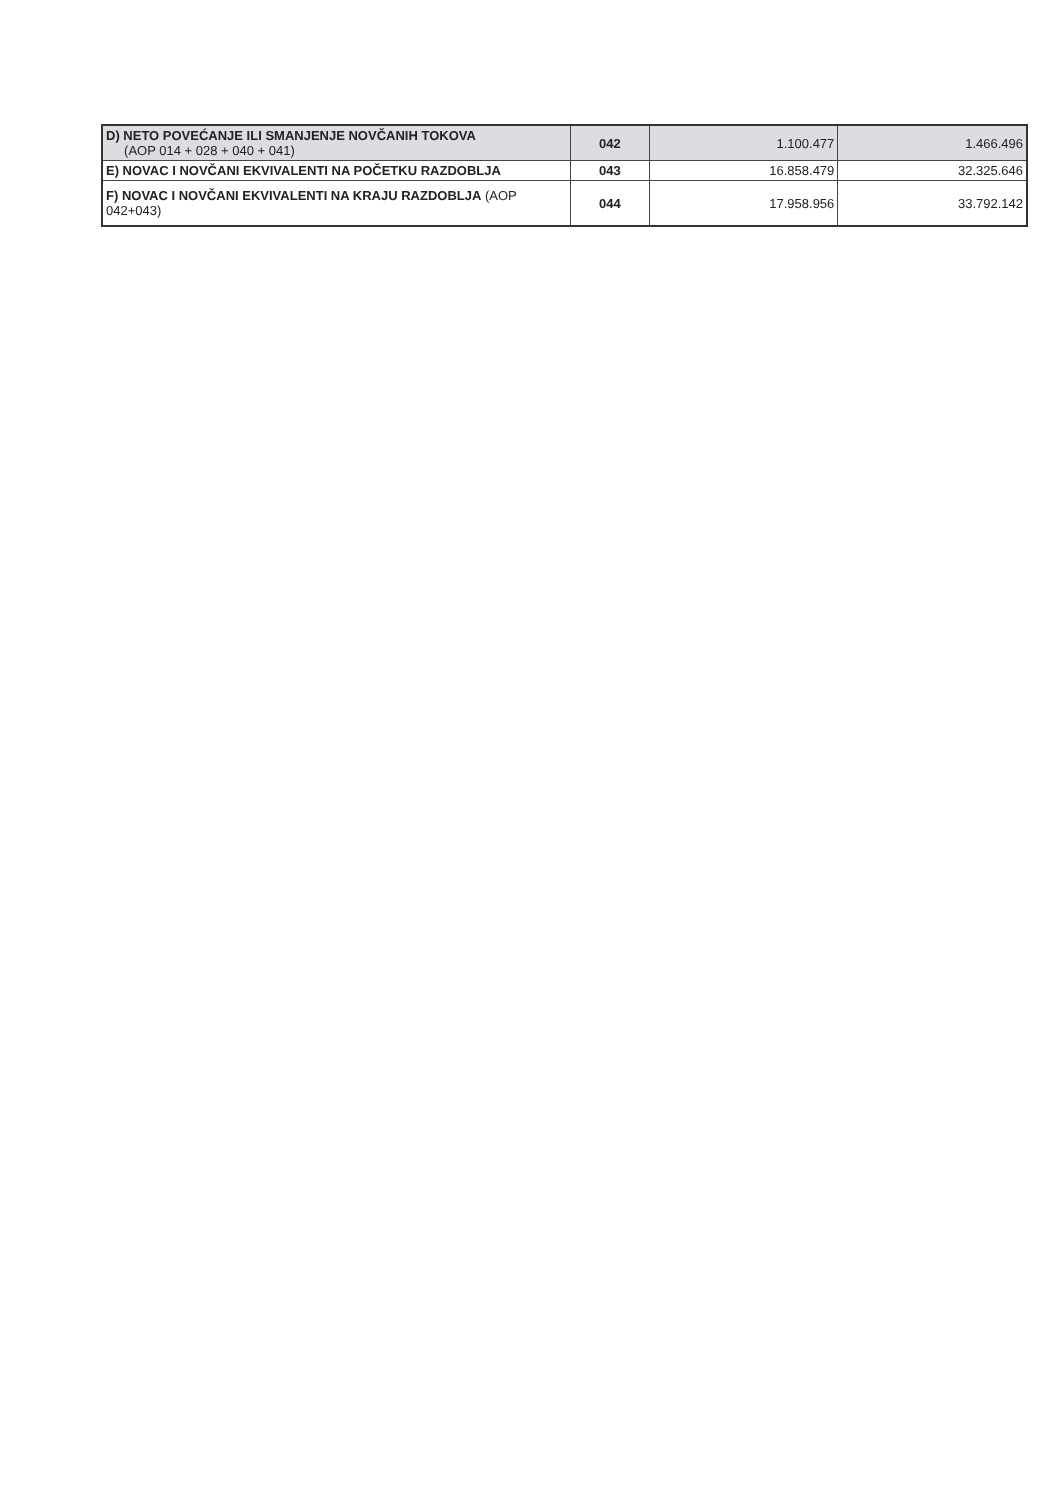| D) NETO POVEĆANJE ILI SMANJENJE NOVČANIH TOKOVA (AOP 014 + 028 + 040 + 041) | 042 | 1.100.477 | 1.466.496 |
| E) NOVAC I NOVČANI EKVIVALENTI NA POČETKU RAZDOBLJA | 043 | 16.858.479 | 32.325.646 |
| F) NOVAC I NOVČANI EKVIVALENTI NA KRAJU RAZDOBLJA (AOP 042+043) | 044 | 17.958.956 | 33.792.142 |